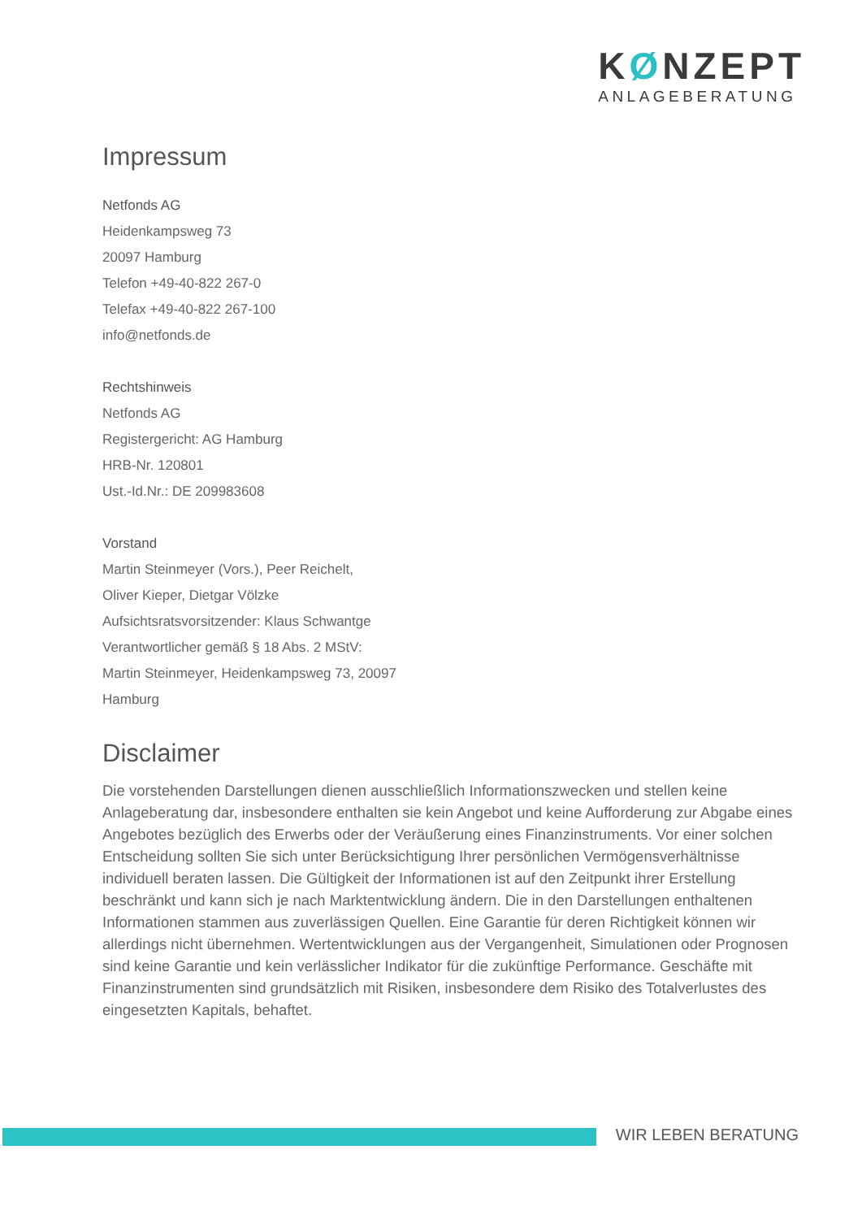KØNZEPT
ANLAGEBERATUNG
Impressum
Netfonds AG
Heidenkampsweg 73
20097 Hamburg
Telefon +49-40-822 267-0
Telefax +49-40-822 267-100
info@netfonds.de
Rechtshinweis
Netfonds AG
Registergericht: AG Hamburg
HRB-Nr. 120801
Ust.-Id.Nr.: DE 209983608
Vorstand
Martin Steinmeyer (Vors.), Peer Reichelt,
Oliver Kieper, Dietgar Völzke
Aufsichtsratsvorsitzender: Klaus Schwantge
Verantwortlicher gemäß § 18 Abs. 2 MStV:
Martin Steinmeyer, Heidenkampsweg 73, 20097
Hamburg
Disclaimer
Die vorstehenden Darstellungen dienen ausschließlich Informationszwecken und stellen keine Anlageberatung dar, insbesondere enthalten sie kein Angebot und keine Aufforderung zur Abgabe eines Angebotes bezüglich des Erwerbs oder der Veräußerung eines Finanzinstruments. Vor einer solchen Entscheidung sollten Sie sich unter Berücksichtigung Ihrer persönlichen Vermögensverhältnisse individuell beraten lassen. Die Gültigkeit der Informationen ist auf den Zeitpunkt ihrer Erstellung beschränkt und kann sich je nach Marktentwicklung ändern. Die in den Darstellungen enthaltenen Informationen stammen aus zuverlässigen Quellen. Eine Garantie für deren Richtigkeit können wir allerdings nicht übernehmen. Wertentwicklungen aus der Vergangenheit, Simulationen oder Prognosen sind keine Garantie und kein verlässlicher Indikator für die zukünftige Performance. Geschäfte mit Finanzinstrumenten sind grundsätzlich mit Risiken, insbesondere dem Risiko des Totalverlustes des eingesetzten Kapitals, behaftet.
WIR LEBEN BERATUNG